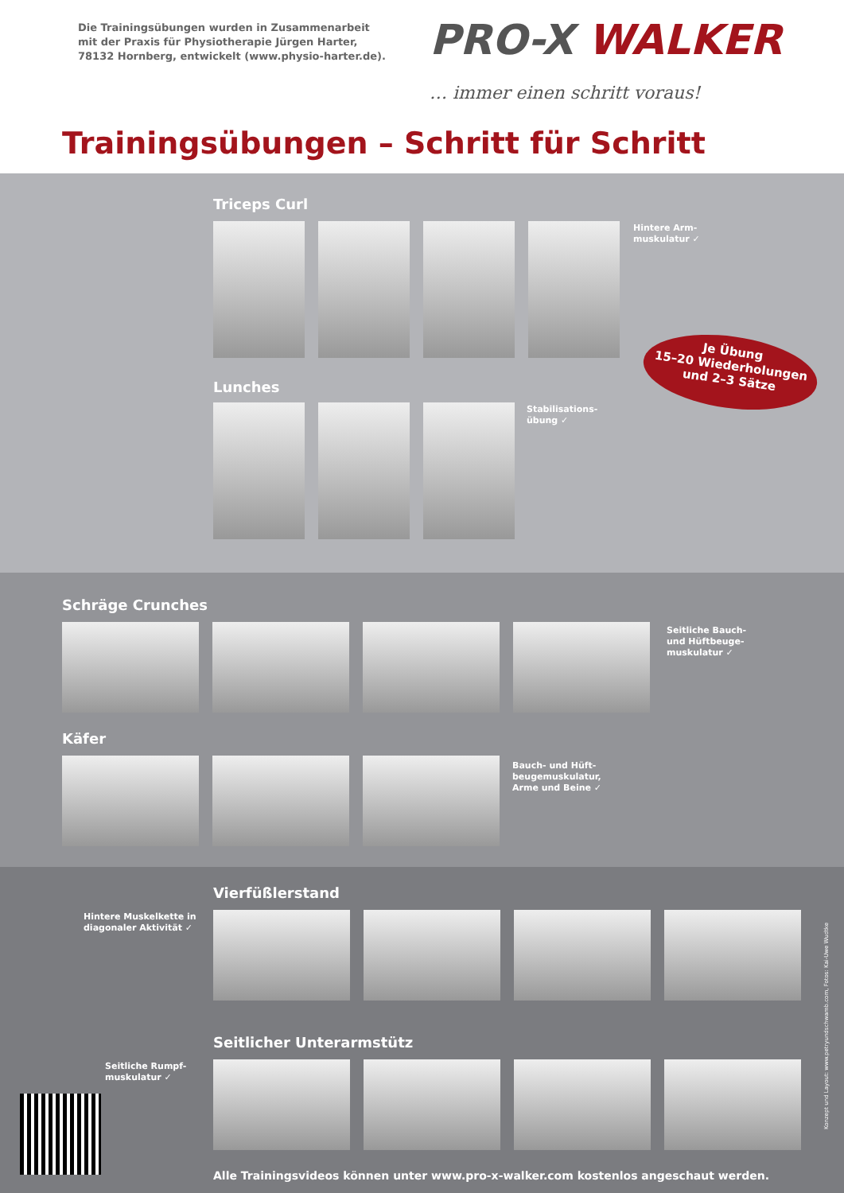Die Trainingsübungen wurden in Zusammenarbeit mit der Praxis für Physiotherapie Jürgen Harter, 78132 Hornberg, entwickelt (www.physio-harter.de).
PRO-X WALKER
… immer einen schritt voraus!
Trainingsübungen – Schritt für Schritt
Triceps Curl
Hintere Arm-
muskulatur ✓
Je Übung
15–20 Wiederholungen
und 2–3 Sätze
Lunches
Stabilisations-
übung ✓
Schräge Crunches
Seitliche Bauch-
und Hüftbeuge-
muskulatur ✓
Käfer
Bauch- und Hüft-
beugemuskulatur,
Arme und Beine ✓
Vierfüßlerstand
Hintere Muskelkette in
diagonaler Aktivität ✓
Seitlicher Unterarmstütz
Seitliche Rumpf-
muskulatur ✓
Alle Trainingsvideos können unter www.pro-x-walker.com kostenlos angeschaut werden.
Konzept und Layout: www.petryundschwamb.com, Fotos: Kai-Uwe Wudtke